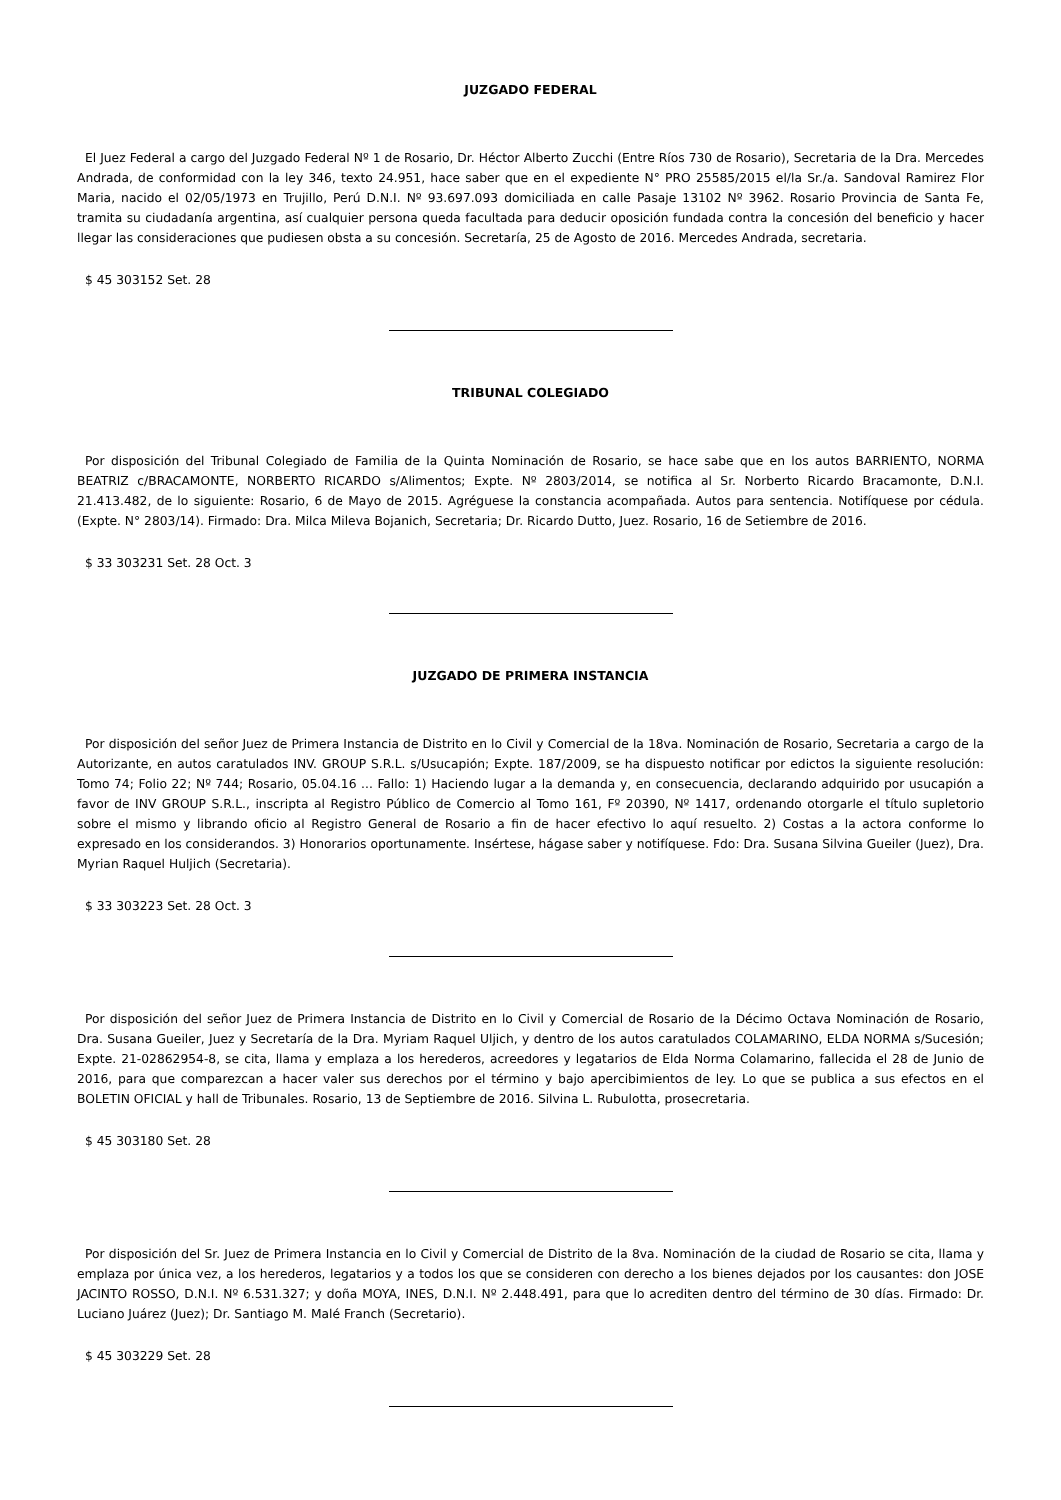JUZGADO FEDERAL
El Juez Federal a cargo del Juzgado Federal Nº 1 de Rosario, Dr. Héctor Alberto Zucchi (Entre Ríos 730 de Rosario), Secretaria de la Dra. Mercedes Andrada, de conformidad con la ley 346, texto 24.951, hace saber que en el expediente N° PRO 25585/2015 el/la Sr./a. Sandoval Ramirez Flor Maria, nacido el 02/05/1973 en Trujillo, Perú D.N.I. Nº 93.697.093 domiciliada en calle Pasaje 13102 Nº 3962. Rosario Provincia de Santa Fe, tramita su ciudadanía argentina, así cualquier persona queda facultada para deducir oposición fundada contra la concesión del beneficio y hacer llegar las consideraciones que pudiesen obsta a su concesión. Secretaría, 25 de Agosto de 2016. Mercedes Andrada, secretaria.
$ 45 303152 Set. 28
TRIBUNAL COLEGIADO
Por disposición del Tribunal Colegiado de Familia de la Quinta Nominación de Rosario, se hace sabe que en los autos BARRIENTO, NORMA BEATRIZ c/BRACAMONTE, NORBERTO RICARDO s/Alimentos; Expte. Nº 2803/2014, se notifica al Sr. Norberto Ricardo Bracamonte, D.N.I. 21.413.482, de lo siguiente: Rosario, 6 de Mayo de 2015. Agréguese la constancia acompañada. Autos para sentencia. Notifíquese por cédula. (Expte. N° 2803/14). Firmado: Dra. Milca Mileva Bojanich, Secretaria; Dr. Ricardo Dutto, Juez. Rosario, 16 de Setiembre de 2016.
$ 33 303231 Set. 28 Oct. 3
JUZGADO DE PRIMERA INSTANCIA
Por disposición del señor Juez de Primera Instancia de Distrito en lo Civil y Comercial de la 18va. Nominación de Rosario, Secretaria a cargo de la Autorizante, en autos caratulados INV. GROUP S.R.L. s/Usucapión; Expte. 187/2009, se ha dispuesto notificar por edictos la siguiente resolución: Tomo 74; Folio 22; Nº 744; Rosario, 05.04.16 ... Fallo: 1) Haciendo lugar a la demanda y, en consecuencia, declarando adquirido por usucapión a favor de INV GROUP S.R.L., inscripta al Registro Público de Comercio al Tomo 161, Fº 20390, Nº 1417, ordenando otorgarle el título supletorio sobre el mismo y librando oficio al Registro General de Rosario a fin de hacer efectivo lo aquí resuelto. 2) Costas a la actora conforme lo expresado en los considerandos. 3) Honorarios oportunamente. Insértese, hágase saber y notifíquese. Fdo: Dra. Susana Silvina Gueiler (Juez), Dra. Myrian Raquel Huljich (Secretaria).
$ 33 303223 Set. 28 Oct. 3
Por disposición del señor Juez de Primera Instancia de Distrito en lo Civil y Comercial de Rosario de la Décimo Octava Nominación de Rosario, Dra. Susana Gueiler, Juez y Secretaría de la Dra. Myriam Raquel Uljich, y dentro de los autos caratulados COLAMARINO, ELDA NORMA s/Sucesión; Expte. 21-02862954-8, se cita, llama y emplaza a los herederos, acreedores y legatarios de Elda Norma Colamarino, fallecida el 28 de Junio de 2016, para que comparezcan a hacer valer sus derechos por el término y bajo apercibimientos de ley. Lo que se publica a sus efectos en el BOLETIN OFICIAL y hall de Tribunales. Rosario, 13 de Septiembre de 2016. Silvina L. Rubulotta, prosecretaria.
$ 45 303180 Set. 28
Por disposición del Sr. Juez de Primera Instancia en lo Civil y Comercial de Distrito de la 8va. Nominación de la ciudad de Rosario se cita, llama y emplaza por única vez, a los herederos, legatarios y a todos los que se consideren con derecho a los bienes dejados por los causantes: don JOSE JACINTO ROSSO, D.N.I. Nº 6.531.327; y doña MOYA, INES, D.N.I. Nº 2.448.491, para que lo acrediten dentro del término de 30 días. Firmado: Dr. Luciano Juárez (Juez); Dr. Santiago M. Malé Franch (Secretario).
$ 45 303229 Set. 28